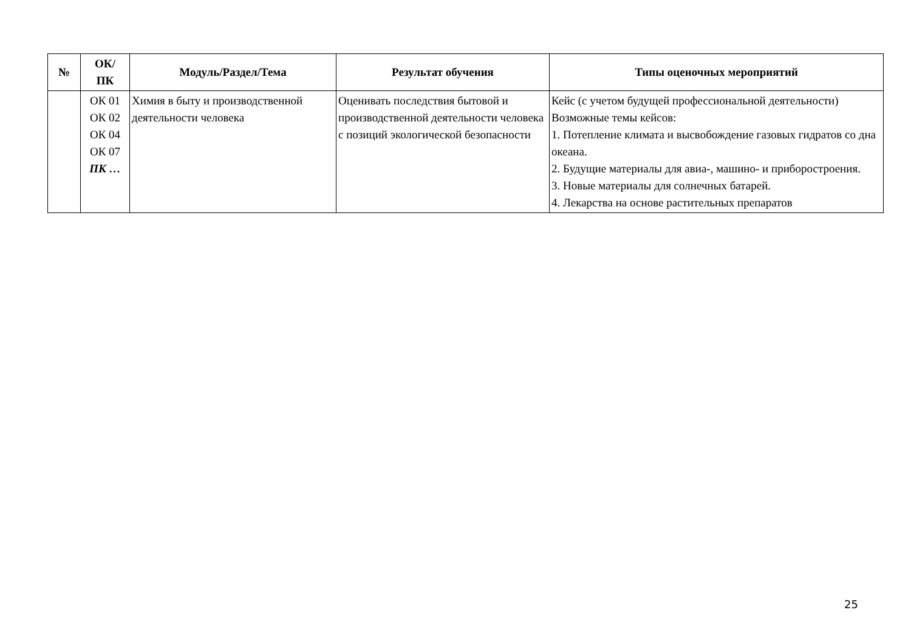| № | ОК/ ПК | Модуль/Раздел/Тема | Результат обучения | Типы оценочных мероприятий |
| --- | --- | --- | --- | --- |
| | ОК 01 ОК 02 ОК 04 ОК 07 ПК … | Химия в быту и производственной деятельности человека | Оценивать последствия бытовой и производственной деятельности человека с позиций экологической безопасности | Кейс (с учетом будущей профессиональной деятельности) Возможные темы кейсов: 1. Потепление климата и высвобождение газовых гидратов со дна океана. 2. Будущие материалы для авиа-, машино- и приборостроения. 3. Новые материалы для солнечных батарей. 4. Лекарства на основе растительных препаратов |
25